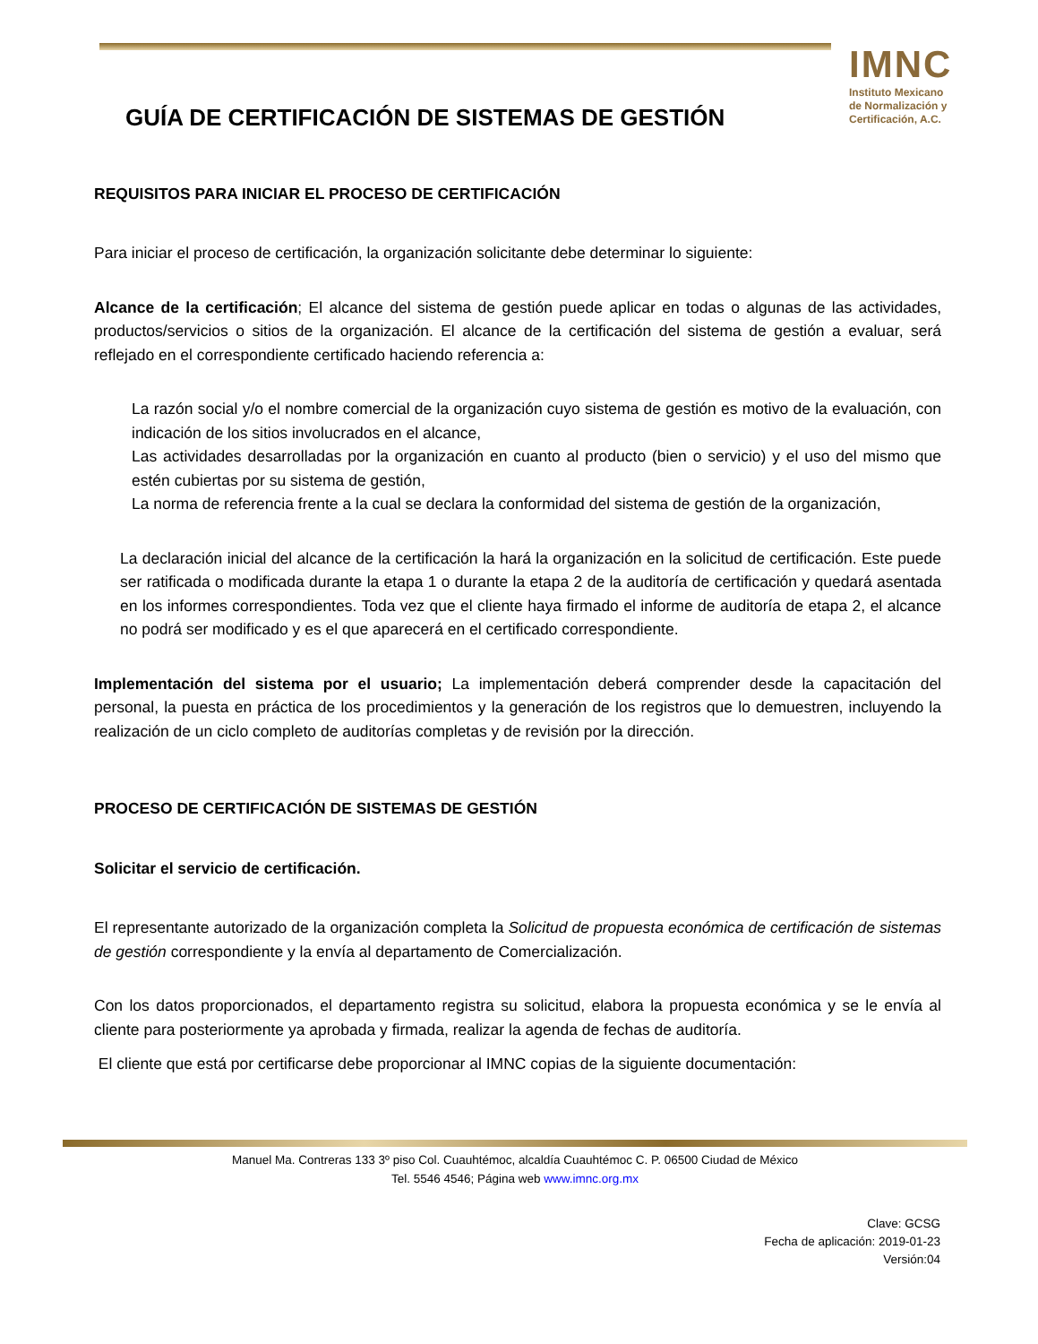IMNC
Instituto Mexicano
de Normalización y
Certificación, A.C.
GUÍA DE CERTIFICACIÓN DE SISTEMAS DE GESTIÓN
REQUISITOS PARA INICIAR EL PROCESO DE CERTIFICACIÓN
Para iniciar el proceso de certificación, la organización solicitante debe determinar lo siguiente:
Alcance de la certificación; El alcance del sistema de gestión puede aplicar en todas o algunas de las actividades, productos/servicios o sitios de la organización. El alcance de la certificación del sistema de gestión a evaluar, será reflejado en el correspondiente certificado haciendo referencia a:
La razón social y/o el nombre comercial de la organización cuyo sistema de gestión es motivo de la evaluación, con indicación de los sitios involucrados en el alcance,
Las actividades desarrolladas por la organización en cuanto al producto (bien o servicio) y el uso del mismo que estén cubiertas por su sistema de gestión,
La norma de referencia frente a la cual se declara la conformidad del sistema de gestión de la organización,
La declaración inicial del alcance de la certificación la hará la organización en la solicitud de certificación. Este puede ser ratificada o modificada durante la etapa 1 o durante la etapa 2 de la auditoría de certificación y quedará asentada en los informes correspondientes. Toda vez que el cliente haya firmado el informe de auditoría de etapa 2, el alcance no podrá ser modificado y es el que aparecerá en el certificado correspondiente.
Implementación del sistema por el usuario; La implementación deberá comprender desde la capacitación del personal, la puesta en práctica de los procedimientos y la generación de los registros que lo demuestren, incluyendo la realización de un ciclo completo de auditorías completas y de revisión por la dirección.
PROCESO DE CERTIFICACIÓN DE SISTEMAS DE GESTIÓN
Solicitar el servicio de certificación.
El representante autorizado de la organización completa la Solicitud de propuesta económica de certificación de sistemas de gestión correspondiente y la envía al departamento de Comercialización.
Con los datos proporcionados, el departamento registra su solicitud, elabora la propuesta económica y se le envía al cliente para posteriormente ya aprobada y firmada, realizar la agenda de fechas de auditoría.
El cliente que está por certificarse debe proporcionar al IMNC copias de la siguiente documentación:
Manuel Ma. Contreras 133 3º piso Col. Cuauhtémoc, alcaldía Cuauhtémoc C. P. 06500 Ciudad de México
Tel. 5546 4546; Página web www.imnc.org.mx
Clave: GCSG
Fecha de aplicación: 2019-01-23
Versión:04